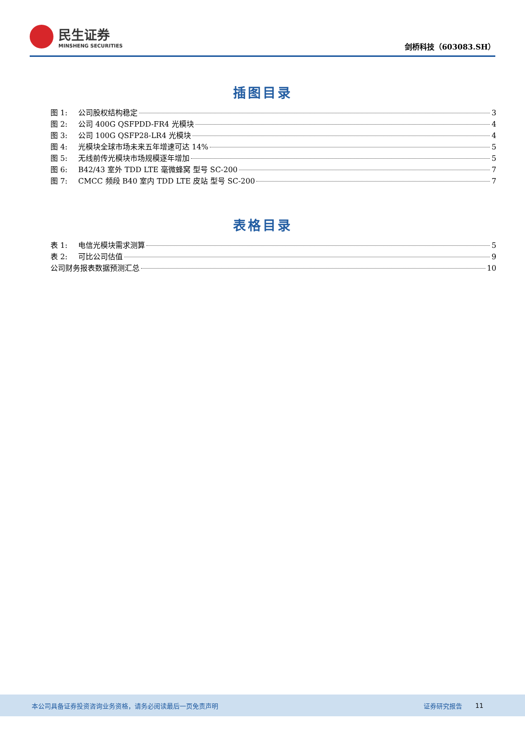民生证券
MINSHENG SECURITIES
剑桥科技（603083.SH）
插图目录
图 1: 公司股权结构稳定 3
图 2: 公司 400G QSFPDD-FR4 光模块 4
图 3: 公司 100G QSFP28-LR4 光模块 4
图 4: 光模块全球市场未来五年增速可达 14% 5
图 5: 无线前传光模块市场规模逐年增加 5
图 6: B42/43 室外 TDD LTE 毫微蜂窝 型号 SC-200 7
图 7: CMCC 频段 B40 室内 TDD LTE 皮站 型号 SC-200 7
表格目录
表 1: 电信光模块需求测算 5
表 2: 可比公司估值 9
公司财务报表数据预测汇总 10
本公司具备证券投资咨询业务资格，请务必阅读最后一页免责声明 证券研究报告 11